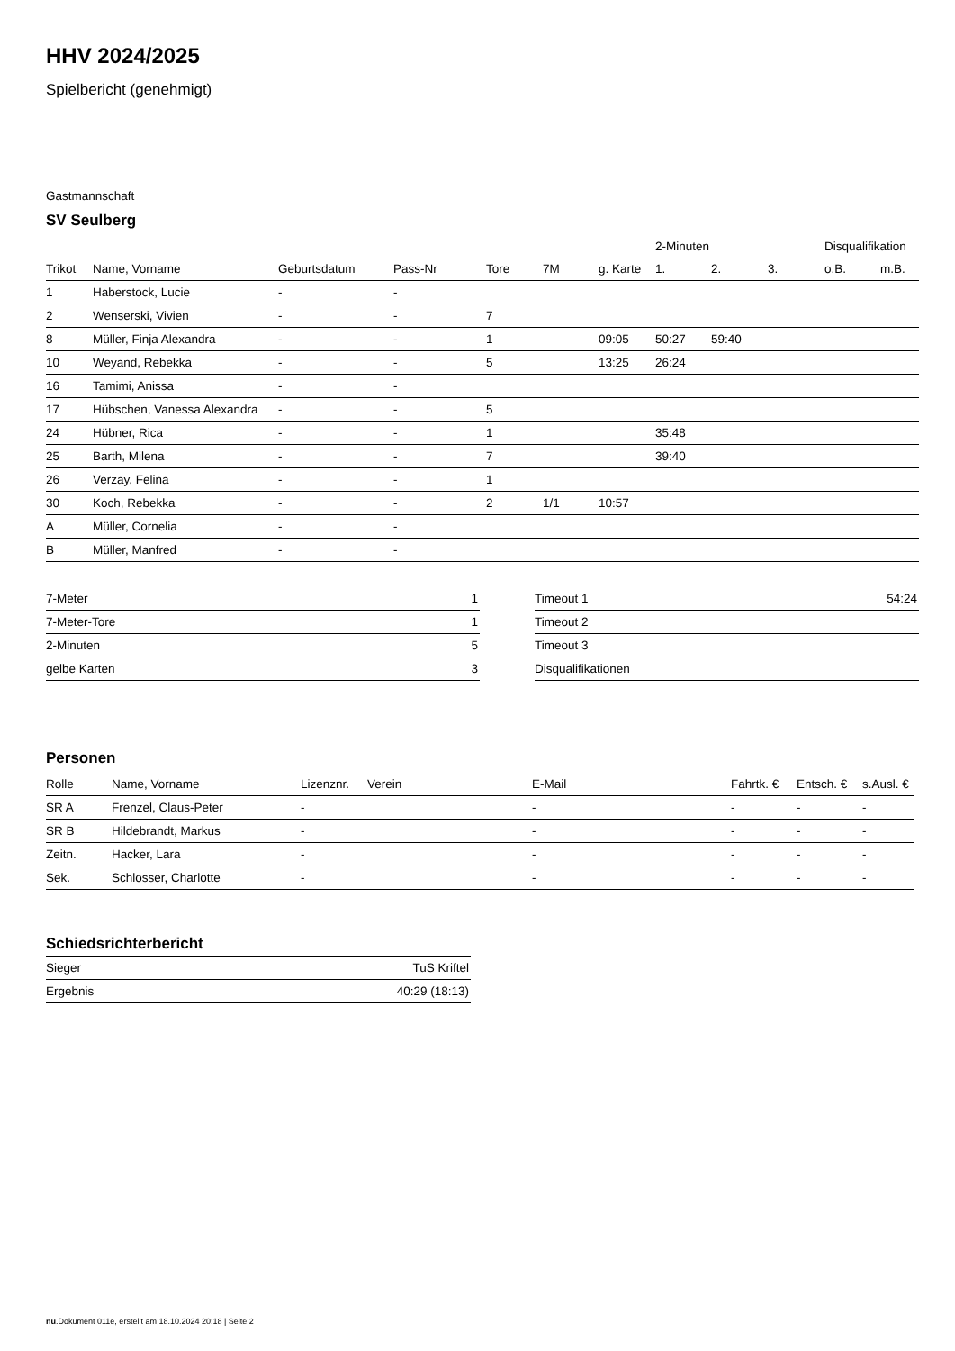HHV 2024/2025
Spielbericht (genehmigt)
Gastmannschaft
SV Seulberg
| | | | | | | | 2-Minuten | | | Disqualifikation | |
| --- | --- | --- | --- | --- | --- | --- | --- | --- | --- | --- | --- |
| Trikot | Name, Vorname | Geburtsdatum | Pass-Nr | Tore | 7M | g. Karte | 1. | 2. | 3. | o.B. | m.B. |
| 1 | Haberstock, Lucie | - | - | | | | | | | | |
| 2 | Wenserski, Vivien | - | - | 7 | | | | | | | |
| 8 | Müller, Finja Alexandra | - | - | 1 | | 09:05 | 50:27 | 59:40 | | | |
| 10 | Weyand, Rebekka | - | - | 5 | | 13:25 | 26:24 | | | | |
| 16 | Tamimi, Anissa | - | - | | | | | | | | |
| 17 | Hübschen, Vanessa Alexandra | - | - | 5 | | | | | | | |
| 24 | Hübner, Rica | - | - | 1 | | | 35:48 | | | | |
| 25 | Barth, Milena | - | - | 7 | | | 39:40 | | | | |
| 26 | Verzay, Felina | - | - | 1 | | | | | | | |
| 30 | Koch, Rebekka | - | - | 2 | 1/1 | 10:57 | | | | | |
| A | Müller, Cornelia | - | - | | | | | | | | |
| B | Müller, Manfred | - | - | | | | | | | | |
| 7-Meter | 1 |
| 7-Meter-Tore | 1 |
| 2-Minuten | 5 |
| gelbe Karten | 3 |
| Timeout 1 | 54:24 |
| Timeout 2 | |
| Timeout 3 | |
| Disqualifikationen | |
Personen
| Rolle | Name, Vorname | Lizenznr. | Verein | E-Mail | Fahrtk. € | Entsch. € | s.Ausl. € |
| --- | --- | --- | --- | --- | --- | --- | --- |
| SR A | Frenzel, Claus-Peter | - | | - | - | - | - |
| SR B | Hildebrandt, Markus | - | | - | - | - | - |
| Zeitn. | Hacker, Lara | - | | - | - | - | - |
| Sek. | Schlosser, Charlotte | - | | - | - | - | - |
Schiedsrichterbericht
| Sieger | TuS Kriftel |
| Ergebnis | 40:29 (18:13) |
nu.Dokument 011e, erstellt am 18.10.2024 20:18 | Seite 2